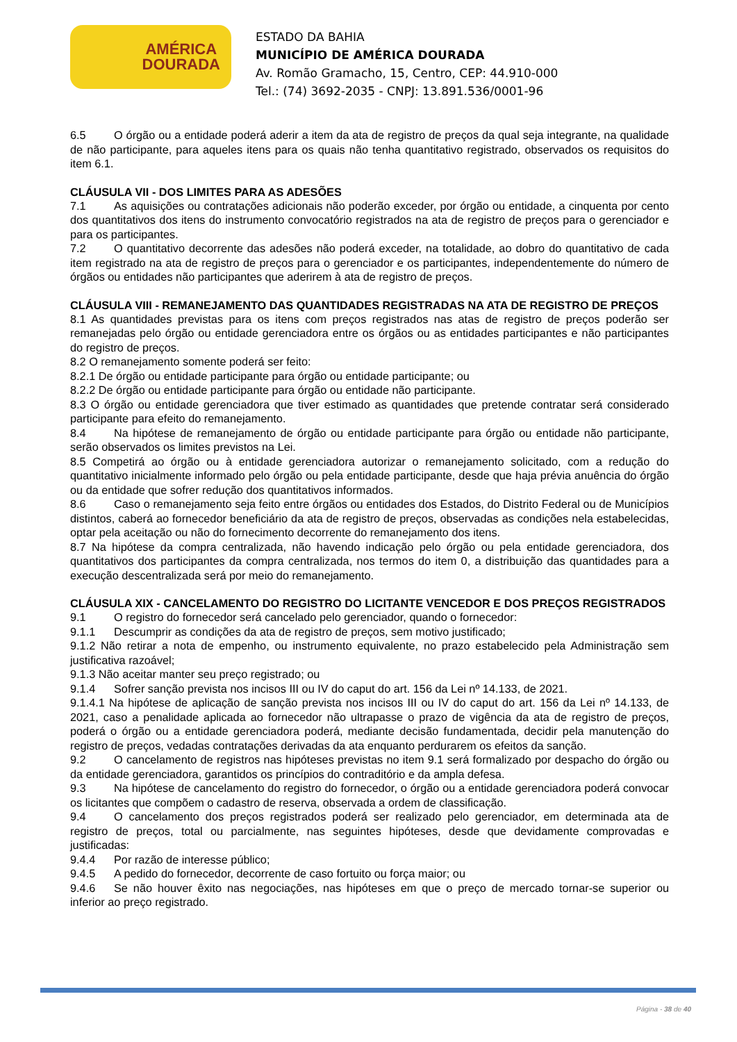AMÉRICA
DOURADA
ESTADO DA BAHIA
MUNICÍPIO DE AMÉRICA DOURADA
Av. Romão Gramacho, 15, Centro, CEP: 44.910-000
Tel.: (74) 3692-2035 - CNPJ: 13.891.536/0001-96
6.5 O órgão ou a entidade poderá aderir a item da ata de registro de preços da qual seja integrante, na qualidade de não participante, para aqueles itens para os quais não tenha quantitativo registrado, observados os requisitos do item 6.1.
CLÁUSULA VII - DOS LIMITES PARA AS ADESÕES
7.1 As aquisições ou contratações adicionais não poderão exceder, por órgão ou entidade, a cinquenta por cento dos quantitativos dos itens do instrumento convocatório registrados na ata de registro de preços para o gerenciador e para os participantes.
7.2 O quantitativo decorrente das adesões não poderá exceder, na totalidade, ao dobro do quantitativo de cada item registrado na ata de registro de preços para o gerenciador e os participantes, independentemente do número de órgãos ou entidades não participantes que aderirem à ata de registro de preços.
CLÁUSULA VIII - REMANEJAMENTO DAS QUANTIDADES REGISTRADAS NA ATA DE REGISTRO DE PREÇOS
8.1 As quantidades previstas para os itens com preços registrados nas atas de registro de preços poderão ser remanejadas pelo órgão ou entidade gerenciadora entre os órgãos ou as entidades participantes e não participantes do registro de preços.
8.2 O remanejamento somente poderá ser feito:
8.2.1 De órgão ou entidade participante para órgão ou entidade participante; ou
8.2.2 De órgão ou entidade participante para órgão ou entidade não participante.
8.3 O órgão ou entidade gerenciadora que tiver estimado as quantidades que pretende contratar será considerado participante para efeito do remanejamento.
8.4 Na hipótese de remanejamento de órgão ou entidade participante para órgão ou entidade não participante, serão observados os limites previstos na Lei.
8.5 Competirá ao órgão ou à entidade gerenciadora autorizar o remanejamento solicitado, com a redução do quantitativo inicialmente informado pelo órgão ou pela entidade participante, desde que haja prévia anuência do órgão ou da entidade que sofrer redução dos quantitativos informados.
8.6 Caso o remanejamento seja feito entre órgãos ou entidades dos Estados, do Distrito Federal ou de Municípios distintos, caberá ao fornecedor beneficiário da ata de registro de preços, observadas as condições nela estabelecidas, optar pela aceitação ou não do fornecimento decorrente do remanejamento dos itens.
8.7 Na hipótese da compra centralizada, não havendo indicação pelo órgão ou pela entidade gerenciadora, dos quantitativos dos participantes da compra centralizada, nos termos do item 0, a distribuição das quantidades para a execução descentralizada será por meio do remanejamento.
CLÁUSULA XIX - CANCELAMENTO DO REGISTRO DO LICITANTE VENCEDOR E DOS PREÇOS REGISTRADOS
9.1 O registro do fornecedor será cancelado pelo gerenciador, quando o fornecedor:
9.1.1 Descumprir as condições da ata de registro de preços, sem motivo justificado;
9.1.2 Não retirar a nota de empenho, ou instrumento equivalente, no prazo estabelecido pela Administração sem justificativa razoável;
9.1.3 Não aceitar manter seu preço registrado; ou
9.1.4 Sofrer sanção prevista nos incisos III ou IV do caput do art. 156 da Lei nº 14.133, de 2021.
9.1.4.1 Na hipótese de aplicação de sanção prevista nos incisos III ou IV do caput do art. 156 da Lei nº 14.133, de 2021, caso a penalidade aplicada ao fornecedor não ultrapasse o prazo de vigência da ata de registro de preços, poderá o órgão ou a entidade gerenciadora poderá, mediante decisão fundamentada, decidir pela manutenção do registro de preços, vedadas contratações derivadas da ata enquanto perdurarem os efeitos da sanção.
9.2 O cancelamento de registros nas hipóteses previstas no item 9.1 será formalizado por despacho do órgão ou da entidade gerenciadora, garantidos os princípios do contraditório e da ampla defesa.
9.3 Na hipótese de cancelamento do registro do fornecedor, o órgão ou a entidade gerenciadora poderá convocar os licitantes que compõem o cadastro de reserva, observada a ordem de classificação.
9.4 O cancelamento dos preços registrados poderá ser realizado pelo gerenciador, em determinada ata de registro de preços, total ou parcialmente, nas seguintes hipóteses, desde que devidamente comprovadas e justificadas:
9.4.4 Por razão de interesse público;
9.4.5 A pedido do fornecedor, decorrente de caso fortuito ou força maior; ou
9.4.6 Se não houver êxito nas negociações, nas hipóteses em que o preço de mercado tornar-se superior ou inferior ao preço registrado.
Página - 38 de 40